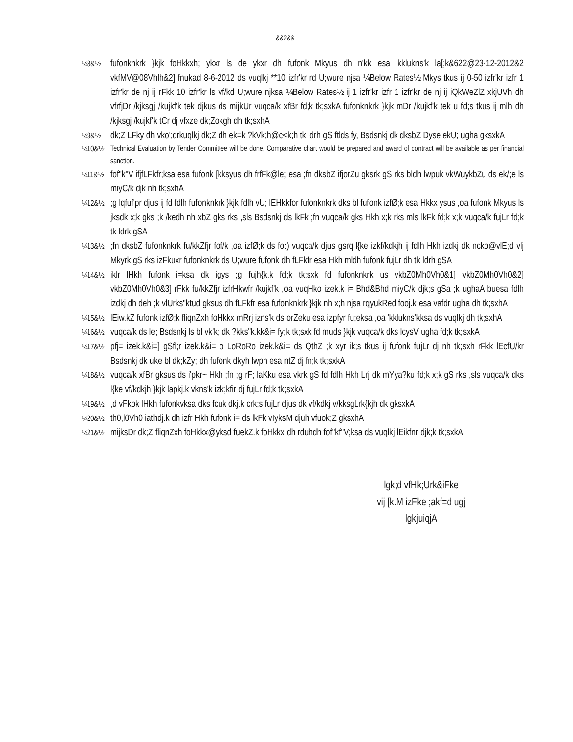&&2&&
¼8&½
fufonknkrk }kjk foHkkxh; ykxr ls de ykxr dh fufonk Mkyus dh n'kk esa 'kklukns'k la[;k&622@23-12-2012&2 vkfMV@08Vhlh&2] fnukad 8-6-2012 ds vuqlkj **10 izfr'kr rd U;wure njsa ¼Below Rates½ Mkys tkus ij 0-50 izfr'kr izfr 1 izfr'kr de nj ij rFkk 10 izfr'kr ls vf/kd U;wure njksa ¼Below Rates½ ij 1 izfr'kr izfr 1 izfr'kr de nj ij iQkWeZlZ xkjUVh dh vfrfjDr /kjksgj /kujkf'k tek djkus ds mijkUr vuqca/k xfBr fd;k tk;sxkA fufonknkrk }kjk mDr /kujkf'k tek u fd;s tkus ij mlh dh /kjksgj /kujkf'k tCr dj vfxze dk;Zokgh dh tk;sxhA
¼9&½
dk;Z LFky dh vko';drkuqlkj dk;Z dh ek=k ?kVk;h@c<k;h tk ldrh gS ftlds fy, Bsdsnkj dk dksbZ Dyse ekU; ugha gksxkA
¼10&½ Technical Evaluation by Tender Committee will be done, Comparative chart would be prepared and award of contract will be available as per financial sanction.
¼11&½
fof"k"V ifjfLFkfr;ksa esa fufonk [kksyus dh frfFk@le; esa ;fn dksbZ ifjorZu gksrk gS rks bldh lwpuk vkWuykbZu ds ek/;e ls miyC/k djk nh tk;sxhA
¼12&½
;g lqfuf'pr djus ij fd fdlh fufonknkrk }kjk fdlh vU; lEHkkfor fufonknkrk dks bl fufonk izfØ;k esa Hkkx ysus ,oa fufonk Mkyus ls jksdk x;k gks ;k /kedh nh xbZ gks rks ,sls Bsdsnkj ds lkFk ;fn vuqca/k gks Hkh x;k rks mls lkFk fd;k x;k vuqca/k fujLr fd;k tk ldrk gSA
¼13&½
;fn dksbZ fufonknkrk fu/kkZfjr fof/k ,oa izfØ;k ds fo:) vuqca/k djus gsrq l{ke izkf/kdkjh ij fdlh Hkh izdkj dk ncko@vlE;d vlj Mkyrk gS rks izFkuxr fufonknkrk ds U;wure fufonk dh fLFkfr esa Hkh mldh fufonk fujLr dh tk ldrh gSA
¼14&½
iklr lHkh fufonk i=ksa dk igys ;g fujh{k.k fd;k tk;sxk fd fufonknkrk us vkbZ0Mh0Vh0&1] vkbZ0Mh0Vh0&2] vkbZ0Mh0Vh0&3] rFkk fu/kkZfjr izfrHkwfr /kujkf'k ,oa vuqHko izek.k i= Bhd&Bhd miyC/k djk;s gSa ;k ughaA buesa fdlh izdkj dh deh ;k vlUrks"ktud gksus dh fLFkfr esa fufonknkrk }kjk nh x;h njsa rqyukRed fooj.k esa vafdr ugha dh tk;sxhA
¼15&½
lEiw.kZ fufonk izfØ;k fliqnZxh foHkkx mRrj izns'k ds orZeku esa izpfyr fu;eksa ,oa 'kklukns'kksa ds vuqlkj dh tk;sxhA
¼16&½
vuqca/k ds le; Bsdsnkj ls bl vk'k; dk ?kks"k.kk&i= fy;k tk;sxk fd muds }kjk vuqca/k dks lcysV ugha fd;k tk;sxkA
¼17&½
pfj= izek.k&i=] gSfl;r izek.k&i= o LoRoRo izek.k&i= ds QthZ ;k xyr ik;s tkus ij fufonk fujLr dj nh tk;sxh rFkk lEcfU/kr Bsdsnkj dk uke bl dk;kZy; dh fufonk dkyh lwph esa ntZ dj fn;k tk;sxkA
¼18&½
vuqca/k xfBr gksus ds i'pkr~ Hkh ;fn ;g rF; laKku esa vkrk gS fd fdlh Hkh Lrj dk mYya?ku fd;k x;k gS rks ,sls vuqca/k dks l{ke vf/kdkjh }kjk lapkj.k vkns'k izk;kfir dj fujLr fd;k tk;sxkA
¼19&½
,d vFkok lHkh fufonkvksa dks fcuk dkj.k crk;s fujLr djus dk vf/kdkj v/kksgLrk{kjh dk gksxkA
¼20&½
th0,l0Vh0 iathdj.k dh izfr Hkh fufonk i= ds lkFk vIyksM djuh vfuok;Z gksxhA
¼21&½
mijksDr dk;Z fliqnZxh foHkkx@yksd fuekZ.k foHkkx dh rduhdh fof"kf"V;ksa ds vuqlkj lEikfnr djk;k tk;sxkA
lgk;d vfHk;Urk&iFke
vij [k.M izFke ;akf=d ugj
lgkjuiqjA